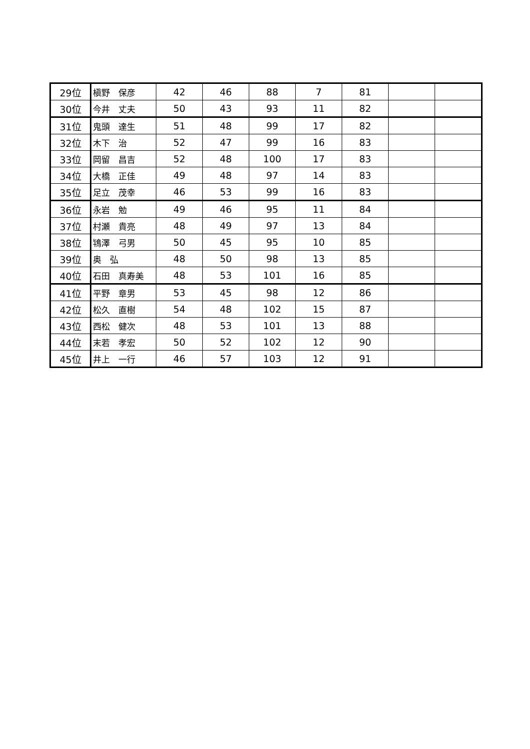| 29位 | 槇野 保彦 | 42 | 46 | 88 | 7 | 81 | | |
| 30位 | 今井 丈夫 | 50 | 43 | 93 | 11 | 82 | | |
| 31位 | 鬼頭 達生 | 51 | 48 | 99 | 17 | 82 | | |
| 32位 | 木下 治 | 52 | 47 | 99 | 16 | 83 | | |
| 33位 | 岡留 昌吉 | 52 | 48 | 100 | 17 | 83 | | |
| 34位 | 大橋 正佳 | 49 | 48 | 97 | 14 | 83 | | |
| 35位 | 足立 茂幸 | 46 | 53 | 99 | 16 | 83 | | |
| 36位 | 永岩 勉 | 49 | 46 | 95 | 11 | 84 | | |
| 37位 | 村瀬 貴亮 | 48 | 49 | 97 | 13 | 84 | | |
| 38位 | 鴇澤 弓男 | 50 | 45 | 95 | 10 | 85 | | |
| 39位 | 奥 弘 | 48 | 50 | 98 | 13 | 85 | | |
| 40位 | 石田 真寿美 | 48 | 53 | 101 | 16 | 85 | | |
| 41位 | 平野 章男 | 53 | 45 | 98 | 12 | 86 | | |
| 42位 | 松久 直樹 | 54 | 48 | 102 | 15 | 87 | | |
| 43位 | 西松 健次 | 48 | 53 | 101 | 13 | 88 | | |
| 44位 | 末若 孝宏 | 50 | 52 | 102 | 12 | 90 | | |
| 45位 | 井上 一行 | 46 | 57 | 103 | 12 | 91 | | |